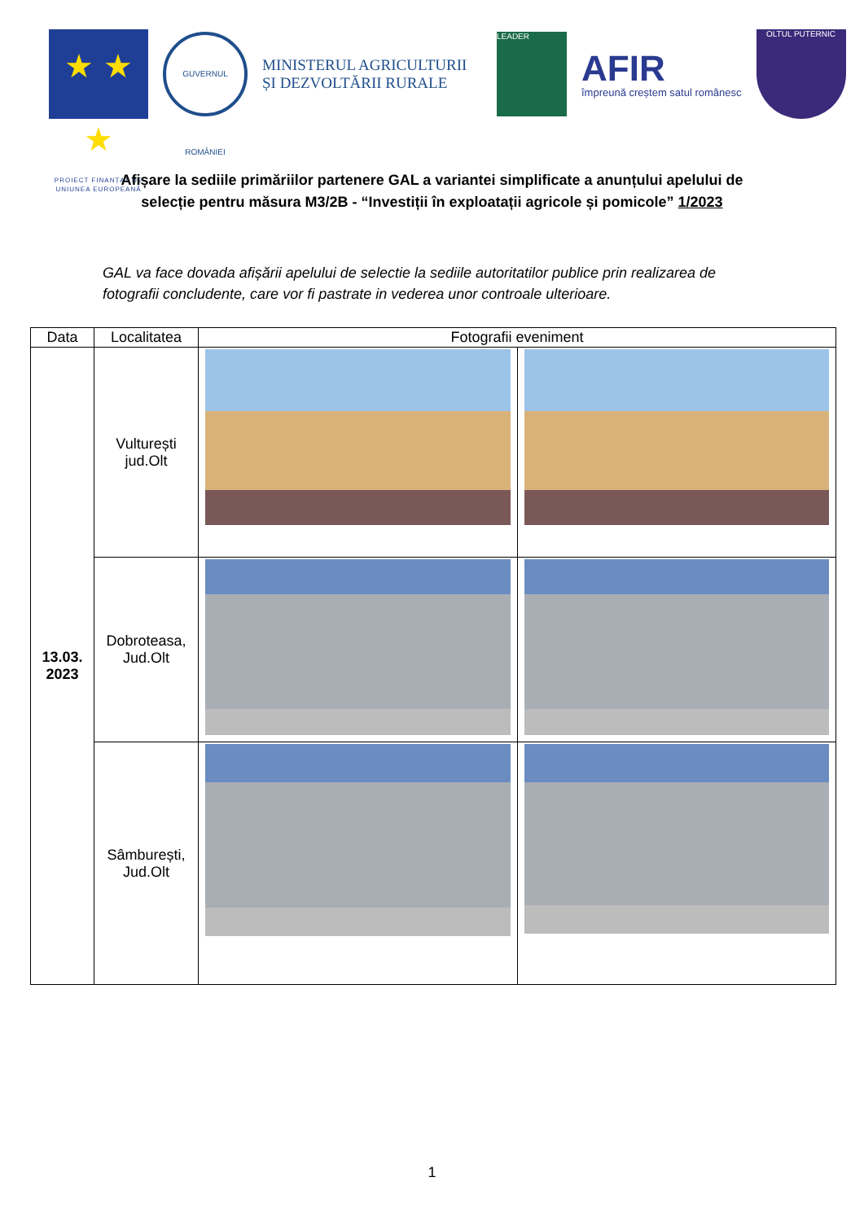★ ★ ★
PROIECT FINANȚAT DE UNIUNEA EUROPEANĂ
GUVERNUL ROMÂNIEI
MINISTERUL AGRICULTURII ȘI DEZVOLTĂRII RURALE
LEADER
AFIR
împreună creștem satul românesc
OLTUL PUTERNIC
Afișare la sediile primăriilor partenere GAL a variantei simplificate a anunțului apelului de selecție pentru măsura M3/2B - “Investiții în exploatații agricole și pomicole” 1/2023
GAL va face dovada afișării apelului de selectie la sediile autoritatilor publice prin realizarea de fotografii concludente, care vor fi pastrate in vederea unor controale ulterioare.
| Data | Localitatea | Fotografii eveniment | |
| --- | --- | --- | --- |
| 13.03. 2023 | Vulturești jud.Olt | | |
| | Dobroteasa, Jud.Olt | | |
| | Sâmburești, Jud.Olt | | |
1